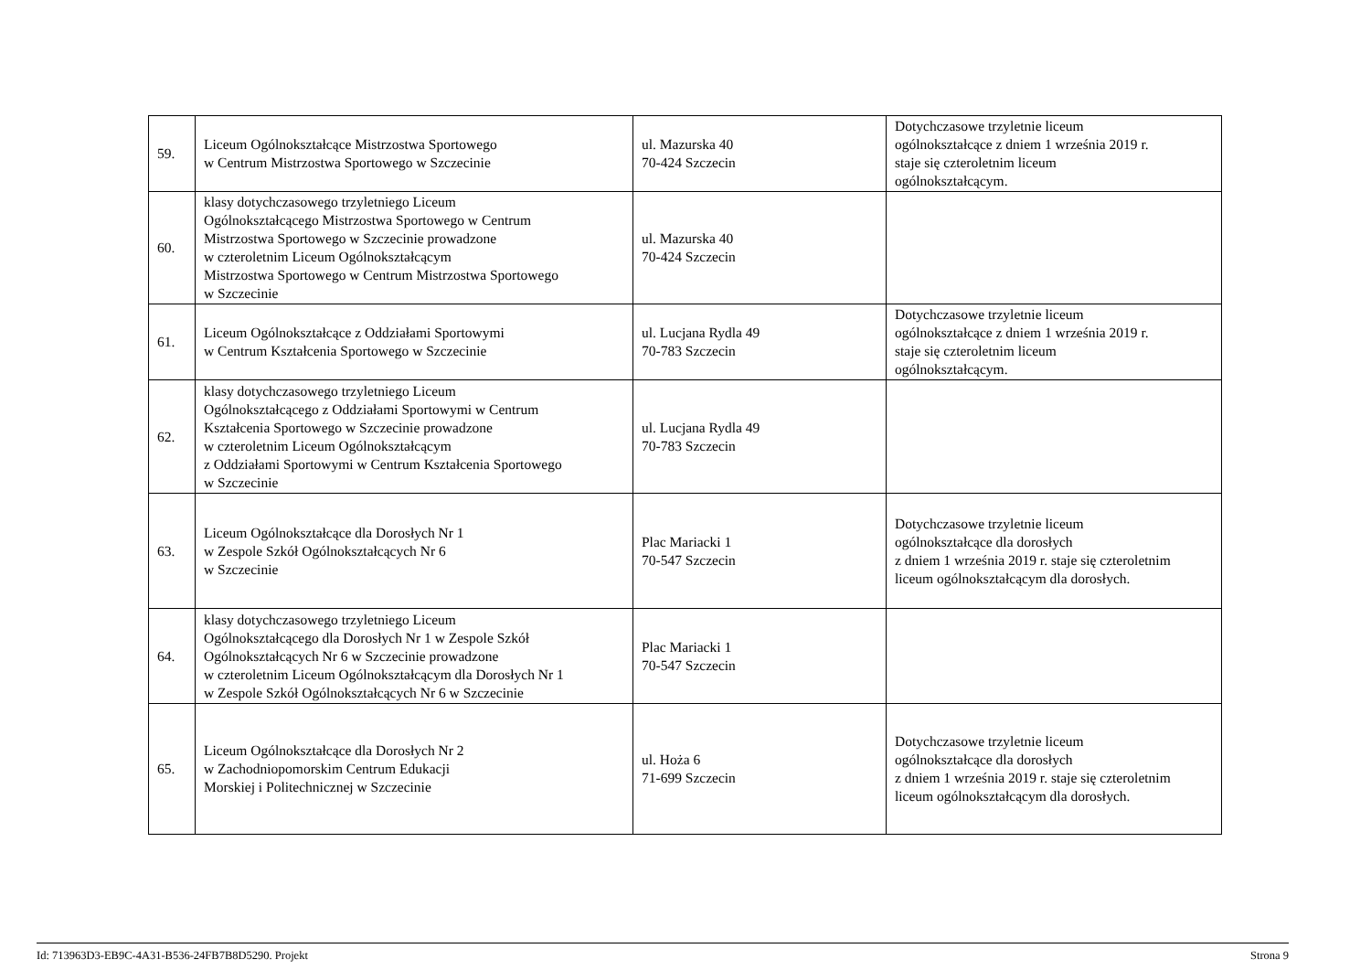| 59. | Liceum Ogólnokształcące Mistrzostwa Sportowego w Centrum Mistrzostwa Sportowego w Szczecinie | ul. Mazurska 40 70-424 Szczecin | Dotychczasowe trzyletnie liceum ogólnokształcące z dniem 1 września 2019 r. staje się czteroletnim liceum ogólnokształcącym. |
| 60. | klasy dotychczasowego trzyletniego Liceum Ogólnokształcącego Mistrzostwa Sportowego w Centrum Mistrzostwa Sportowego w Szczecinie prowadzone w czteroletnim Liceum Ogólnokształcącym Mistrzostwa Sportowego w Centrum Mistrzostwa Sportowego w Szczecinie | ul. Mazurska 40 70-424 Szczecin | |
| 61. | Liceum Ogólnokształcące z Oddziałami Sportowymi w Centrum Kształcenia Sportowego w Szczecinie | ul. Lucjana Rydla 49 70-783 Szczecin | Dotychczasowe trzyletnie liceum ogólnokształcące z dniem 1 września 2019 r. staje się czteroletnim liceum ogólnokształcącym. |
| 62. | klasy dotychczasowego trzyletniego Liceum Ogólnokształcącego z Oddziałami Sportowymi w Centrum Kształcenia Sportowego w Szczecinie prowadzone w czteroletnim Liceum Ogólnokształcącym z Oddziałami Sportowymi w Centrum Kształcenia Sportowego w Szczecinie | ul. Lucjana Rydla 49 70-783 Szczecin | |
| 63. | Liceum Ogólnokształcące dla Dorosłych Nr 1 w Zespole Szkół Ogólnokształcących Nr 6 w Szczecinie | Plac Mariacki 1 70-547 Szczecin | Dotychczasowe trzyletnie liceum ogólnokształcące dla dorosłych z dniem 1 września 2019 r. staje się czteroletnim liceum ogólnokształcącym dla dorosłych. |
| 64. | klasy dotychczasowego trzyletniego Liceum Ogólnokształcącego dla Dorosłych Nr 1 w Zespole Szkół Ogólnokształcących Nr 6 w Szczecinie prowadzone w czteroletnim Liceum Ogólnokształcącym dla Dorosłych Nr 1 w Zespole Szkół Ogólnokształcących Nr 6 w Szczecinie | Plac Mariacki 1 70-547 Szczecin | |
| 65. | Liceum Ogólnokształcące dla Dorosłych Nr 2 w Zachodniopomorskim Centrum Edukacji Morskiej i Politechnicznej w Szczecinie | ul. Hoża 6 71-699 Szczecin | Dotychczasowe trzyletnie liceum ogólnokształcące dla dorosłych z dniem 1 września 2019 r. staje się czteroletnim liceum ogólnokształcącym dla dorosłych. |
Id: 713963D3-EB9C-4A31-B536-24FB7B8D5290. Projekt Strona 9